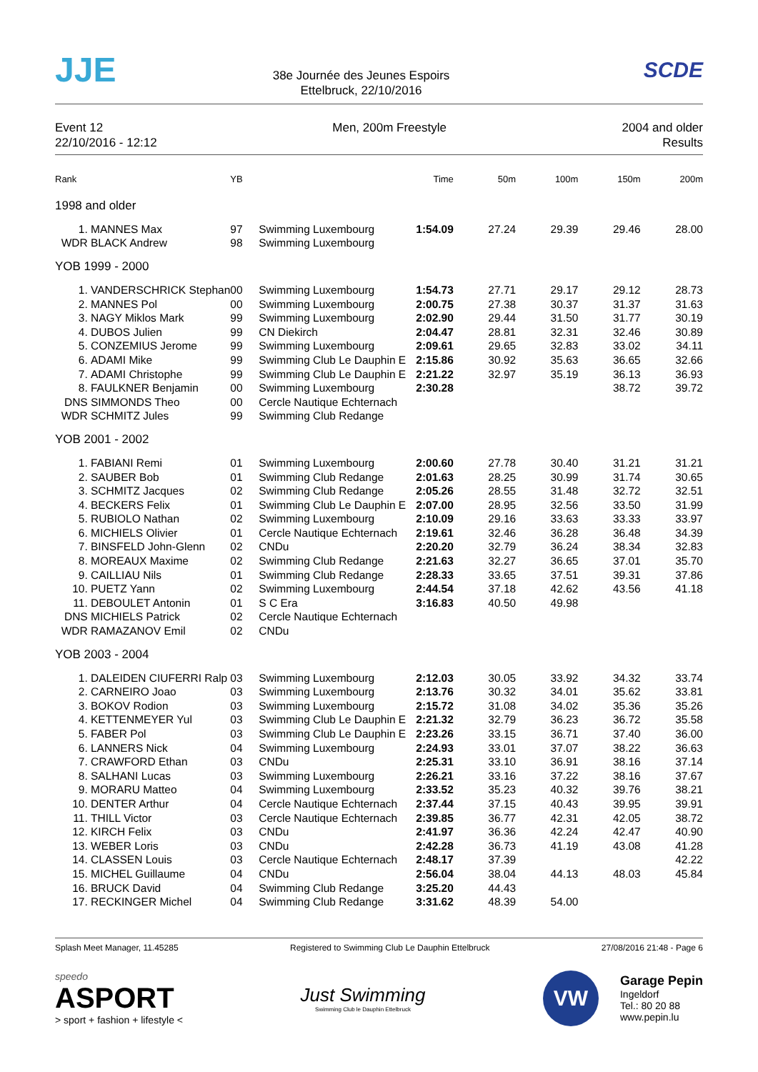JJE
38e Journée des Jeunes Espoirs
Ettelbruck, 22/10/2016
SCDE
Event 12
22/10/2016 - 12:12
Men, 200m Freestyle 2004 and older
Results
| Rank | | YB | | Time | 50m | 100m | 150m | 200m |
| --- | --- | --- | --- | --- | --- | --- | --- | --- |
| 1998 and older | | | | | | | | |
| 1. | MANNES Max | 97 | Swimming Luxembourg | 1:54.09 | 27.24 | 29.39 | 29.46 | 28.00 |
| WDR | BLACK Andrew | 98 | Swimming Luxembourg | | | | | |
| YOB 1999 - 2000 | | | | | | | | |
| 1. | VANDERSCHRICK Stephan | 00 | Swimming Luxembourg | 1:54.73 | 27.71 | 29.17 | 29.12 | 28.73 |
| 2. | MANNES Pol | 00 | Swimming Luxembourg | 2:00.75 | 27.38 | 30.37 | 31.37 | 31.63 |
| 3. | NAGY Miklos Mark | 99 | Swimming Luxembourg | 2:02.90 | 29.44 | 31.50 | 31.77 | 30.19 |
| 4. | DUBOS Julien | 99 | CN Diekirch | 2:04.47 | 28.81 | 32.31 | 32.46 | 30.89 |
| 5. | CONZEMIUS Jerome | 99 | Swimming Luxembourg | 2:09.61 | 29.65 | 32.83 | 33.02 | 34.11 |
| 6. | ADAMI Mike | 99 | Swimming Club Le Dauphin E | 2:15.86 | 30.92 | 35.63 | 36.65 | 32.66 |
| 7. | ADAMI Christophe | 99 | Swimming Club Le Dauphin E | 2:21.22 | 32.97 | 35.19 | 36.13 | 36.93 |
| 8. | FAULKNER Benjamin | 00 | Swimming Luxembourg | 2:30.28 | | | 38.72 | 39.72 |
| DNS | SIMMONDS Theo | 00 | Cercle Nautique Echternach | | | | | |
| WDR | SCHMITZ Jules | 99 | Swimming Club Redange | | | | | |
| YOB 2001 - 2002 | | | | | | | | |
| 1. | FABIANI Remi | 01 | Swimming Luxembourg | 2:00.60 | 27.78 | 30.40 | 31.21 | 31.21 |
| 2. | SAUBER Bob | 01 | Swimming Club Redange | 2:01.63 | 28.25 | 30.99 | 31.74 | 30.65 |
| 3. | SCHMITZ Jacques | 02 | Swimming Club Redange | 2:05.26 | 28.55 | 31.48 | 32.72 | 32.51 |
| 4. | BECKERS Felix | 01 | Swimming Club Le Dauphin E | 2:07.00 | 28.95 | 32.56 | 33.50 | 31.99 |
| 5. | RUBIOLO Nathan | 02 | Swimming Luxembourg | 2:10.09 | 29.16 | 33.63 | 33.33 | 33.97 |
| 6. | MICHIELS Olivier | 01 | Cercle Nautique Echternach | 2:19.61 | 32.46 | 36.28 | 36.48 | 34.39 |
| 7. | BINSFELD John-Glenn | 02 | CNDu | 2:20.20 | 32.79 | 36.24 | 38.34 | 32.83 |
| 8. | MOREAUX Maxime | 02 | Swimming Club Redange | 2:21.63 | 32.27 | 36.65 | 37.01 | 35.70 |
| 9. | CAILLIAU Nils | 01 | Swimming Club Redange | 2:28.33 | 33.65 | 37.51 | 39.31 | 37.86 |
| 10. | PUETZ Yann | 02 | Swimming Luxembourg | 2:44.54 | 37.18 | 42.62 | 43.56 | 41.18 |
| 11. | DEBOULET Antonin | 01 | S C Era | 3:16.83 | 40.50 | 49.98 | | |
| DNS | MICHIELS Patrick | 02 | Cercle Nautique Echternach | | | | | |
| WDR | RAMAZANOV Emil | 02 | CNDu | | | | | |
| YOB 2003 - 2004 | | | | | | | | |
| 1. | DALEIDEN CIUFERRI Ralp | 03 | Swimming Luxembourg | 2:12.03 | 30.05 | 33.92 | 34.32 | 33.74 |
| 2. | CARNEIRO Joao | 03 | Swimming Luxembourg | 2:13.76 | 30.32 | 34.01 | 35.62 | 33.81 |
| 3. | BOKOV Rodion | 03 | Swimming Luxembourg | 2:15.72 | 31.08 | 34.02 | 35.36 | 35.26 |
| 4. | KETTENMEYER Yul | 03 | Swimming Club Le Dauphin E | 2:21.32 | 32.79 | 36.23 | 36.72 | 35.58 |
| 5. | FABER Pol | 03 | Swimming Club Le Dauphin E | 2:23.26 | 33.15 | 36.71 | 37.40 | 36.00 |
| 6. | LANNERS Nick | 04 | Swimming Luxembourg | 2:24.93 | 33.01 | 37.07 | 38.22 | 36.63 |
| 7. | CRAWFORD Ethan | 03 | CNDu | 2:25.31 | 33.10 | 36.91 | 38.16 | 37.14 |
| 8. | SALHANI Lucas | 03 | Swimming Luxembourg | 2:26.21 | 33.16 | 37.22 | 38.16 | 37.67 |
| 9. | MORARU Matteo | 04 | Swimming Luxembourg | 2:33.52 | 35.23 | 40.32 | 39.76 | 38.21 |
| 10. | DENTER Arthur | 04 | Cercle Nautique Echternach | 2:37.44 | 37.15 | 40.43 | 39.95 | 39.91 |
| 11. | THILL Victor | 03 | Cercle Nautique Echternach | 2:39.85 | 36.77 | 42.31 | 42.05 | 38.72 |
| 12. | KIRCH Felix | 03 | CNDu | 2:41.97 | 36.36 | 42.24 | 42.47 | 40.90 |
| 13. | WEBER Loris | 03 | CNDu | 2:42.28 | 36.73 | 41.19 | 43.08 | 41.28 |
| 14. | CLASSEN Louis | 03 | Cercle Nautique Echternach | 2:48.17 | 37.39 | | | 42.22 |
| 15. | MICHEL Guillaume | 04 | CNDu | 2:56.04 | 38.04 | 44.13 | 48.03 | 45.84 |
| 16. | BRUCK David | 04 | Swimming Club Redange | 3:25.20 | 44.43 | | | |
| 17. | RECKINGER Michel | 04 | Swimming Club Redange | 3:31.62 | 48.39 | 54.00 | | |
Splash Meet Manager, 11.45285 Registered to Swimming Club Le Dauphin Ettelbruck 27/08/2016 21:48 - Page 6
speedo
ASPORT
> sport + fashion + lifestyle <
Just Swimming
Swimming Club le Dauphin Ettelbruck
VW
Garage Pepin
Ingeldorf
Tel.: 80 20 88
www.pepin.lu